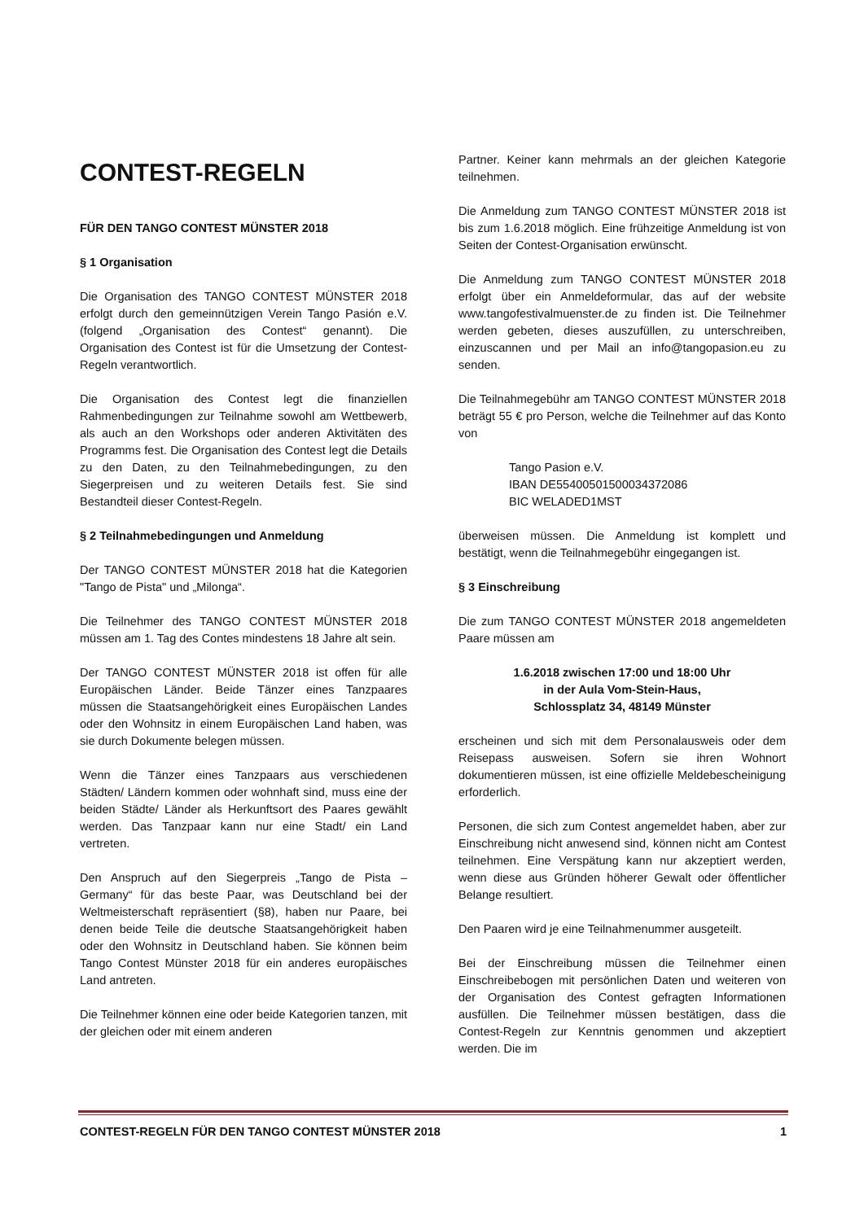CONTEST-REGELN
FÜR DEN TANGO CONTEST MÜNSTER 2018
§ 1 Organisation
Die Organisation des TANGO CONTEST MÜNSTER 2018 erfolgt durch den gemeinnützigen Verein Tango Pasión e.V. (folgend „Organisation des Contest“ genannt). Die Organisation des Contest ist für die Umsetzung der Contest-Regeln verantwortlich.
Die Organisation des Contest legt die finanziellen Rahmenbedingungen zur Teilnahme sowohl am Wettbewerb, als auch an den Workshops oder anderen Aktivitäten des Programms fest. Die Organisation des Contest legt die Details zu den Daten, zu den Teilnahmebedingungen, zu den Siegerpreisen und zu weiteren Details fest. Sie sind Bestandteil dieser Contest-Regeln.
§ 2 Teilnahmebedingungen und Anmeldung
Der TANGO CONTEST MÜNSTER 2018 hat die Kategorien "Tango de Pista" und „Milonga“.
Die Teilnehmer des TANGO CONTEST MÜNSTER 2018 müssen am 1. Tag des Contes mindestens 18 Jahre alt sein.
Der TANGO CONTEST MÜNSTER 2018 ist offen für alle Europäischen Länder. Beide Tänzer eines Tanzpaares müssen die Staatsangehörigkeit eines Europäischen Landes oder den Wohnsitz in einem Europäischen Land haben, was sie durch Dokumente belegen müssen.
Wenn die Tänzer eines Tanzpaars aus verschiedenen Städten/ Ländern kommen oder wohnhaft sind, muss eine der beiden Städte/ Länder als Herkunftsort des Paares gewählt werden. Das Tanzpaar kann nur eine Stadt/ ein Land vertreten.
Den Anspruch auf den Siegerpreis „Tango de Pista – Germany“ für das beste Paar, was Deutschland bei der Weltmeisterschaft repräsentiert (§8), haben nur Paare, bei denen beide Teile die deutsche Staatsangehörigkeit haben oder den Wohnsitz in Deutschland haben. Sie können beim Tango Contest Münster 2018 für ein anderes europäisches Land antreten.
Die Teilnehmer können eine oder beide Kategorien tanzen, mit der gleichen oder mit einem anderen
Partner. Keiner kann mehrmals an der gleichen Kategorie teilnehmen.
Die Anmeldung zum TANGO CONTEST MÜNSTER 2018 ist bis zum 1.6.2018 möglich. Eine frühzeitige Anmeldung ist von Seiten der Contest-Organisation erwünscht.
Die Anmeldung zum TANGO CONTEST MÜNSTER 2018 erfolgt über ein Anmeldeformular, das auf der website www.tangofestivalmuenster.de zu finden ist. Die Teilnehmer werden gebeten, dieses auszufüllen, zu unterschreiben, einzuscannen und per Mail an info@tangopasion.eu zu senden.
Die Teilnahmegebühr am TANGO CONTEST MÜNSTER 2018 beträgt 55 € pro Person, welche die Teilnehmer auf das Konto von
Tango Pasion e.V.
IBAN DE55400501500034372086
BIC WELADED1MST
überweisen müssen. Die Anmeldung ist komplett und bestätigt, wenn die Teilnahmegebühr eingegangen ist.
§ 3 Einschreibung
Die zum TANGO CONTEST MÜNSTER 2018 angemeldeten Paare müssen am
1.6.2018 zwischen 17:00 und 18:00 Uhr
in der Aula Vom-Stein-Haus,
Schlossplatz 34, 48149 Münster
erscheinen und sich mit dem Personalausweis oder dem Reisepass ausweisen. Sofern sie ihren Wohnort dokumentieren müssen, ist eine offizielle Meldebescheinigung erforderlich.
Personen, die sich zum Contest angemeldet haben, aber zur Einschreibung nicht anwesend sind, können nicht am Contest teilnehmen. Eine Verspätung kann nur akzeptiert werden, wenn diese aus Gründen höherer Gewalt oder öffentlicher Belange resultiert.
Den Paaren wird je eine Teilnahmenummer ausgeteilt.
Bei der Einschreibung müssen die Teilnehmer einen Einschreibebogen mit persönlichen Daten und weiteren von der Organisation des Contest gefragten Informationen ausfüllen. Die Teilnehmer müssen bestätigen, dass die Contest-Regeln zur Kenntnis genommen und akzeptiert werden. Die im
CONTEST-REGELN FÜR DEN TANGO CONTEST MÜNSTER 2018 1